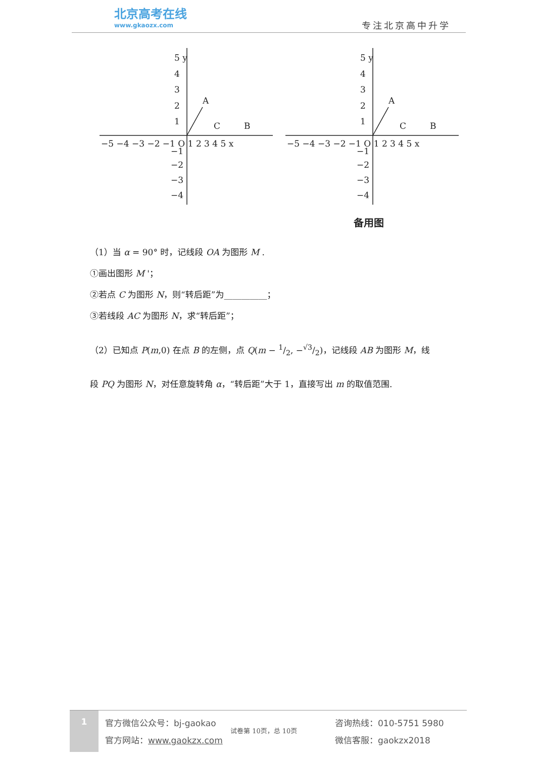北京高考在线
www.gkaozx.com
专注北京高中升学
−5 −4 −3 −2 −1 O 1 2 3 4 5 x
5 y
4
3
2
1
A
C
B
−1
−2
−3
−4
−5 −4 −3 −2 −1 O 1 2 3 4 5 x
5 y
4
3
2
1
A
C
B
−1
−2
−3
−4
备用图
（1）当 α = 90° 时，记线段 OA 为图形 M .
①画出图形 M '；
②若点 C 为图形 N，则“转后距”为__________；
③若线段 AC 为图形 N，求“转后距”；
（2）已知点 P(m,0) 在点 B 的左侧，点 Q(m − 1/2, −√3/2)，记线段 AB 为图形 M，线
段 PQ 为图形 N，对任意旋转角 α，“转后距”大于 1，直接写出 m 的取值范围.
1
官方微信公众号：bj-gaokao
官方网站：www.gaokzx.com
试卷第 10页，总 10页
咨询热线：010-5751 5980
微信客服：gaokzx2018